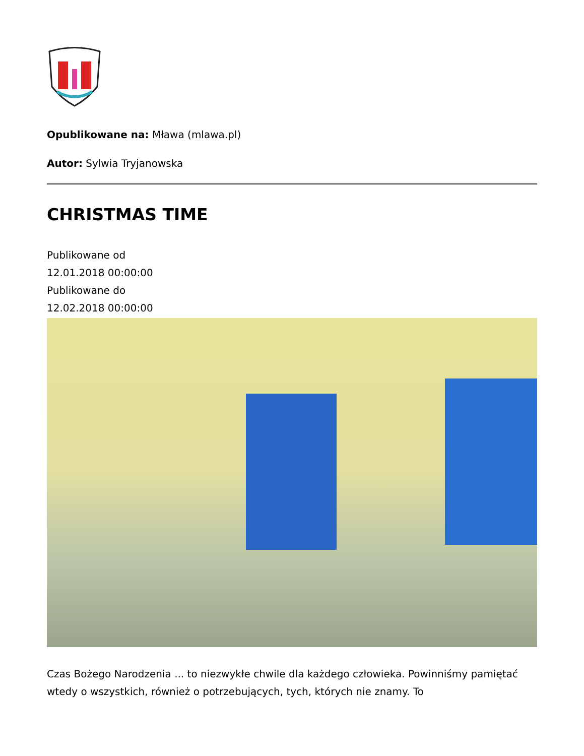Opublikowane na: Mława (mlawa.pl)
Autor: Sylwia Tryjanowska
CHRISTMAS TIME
Publikowane od
12.01.2018 00:00:00
Publikowane do
12.02.2018 00:00:00
Czas Bożego Narodzenia ... to niezwykłe chwile dla każdego człowieka. Powinniśmy pamiętać wtedy o wszystkich, również o potrzebujących, tych, których nie znamy. To